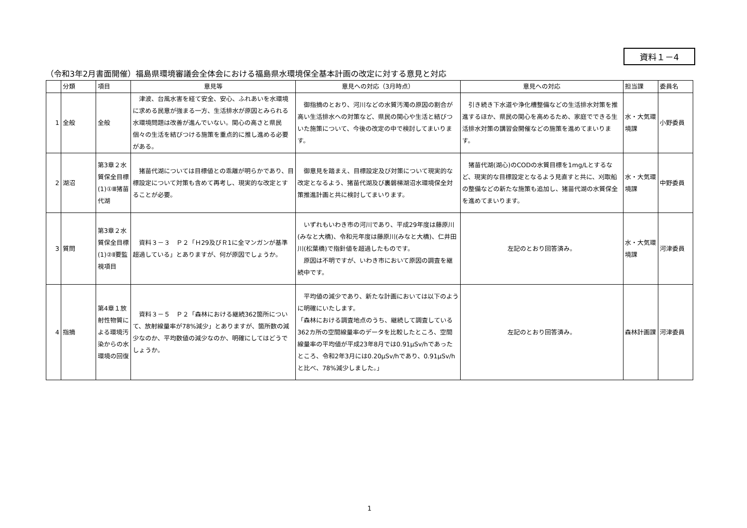資料１－4
（令和3年2月書面開催）福島県環境審議会全体会における福島県水環境保全基本計画の改定に対する意見と対応
| | 分類 | 項目 | 意見等 | 意見への対応（3月時点） | 意見への対応 | 担当課 | 委員名 |
| --- | --- | --- | --- | --- | --- | --- | --- |
| 1 | 全般 | 全般 | 津波、台風水害を経て安全、安心、ふれあいを水環境に求める民意が強まる一方、生活排水が原因とみられる水環境問題は改善が進んでいない。関心の高さと県民個々の生活を結びつける施策を重点的に推し進める必要がある。 | 御指摘のとおり、河川などの水質汚濁の原因の割合が高い生活排水への対策など、県民の関心や生活と結びついた施策について、今後の改定の中で検討してまいります。 | 引き続き下水道や浄化槽整備などの生活排水対策を推進するほか、県民の関心を高めるため、家庭でできる生活排水対策の講習会開催などの施策を進めてまいります。 | 水・大気環境課 | 小野委員 |
| 2 | 湖沼 | 第3章２水質保全目標(1)①Ⅲ猪苗代湖 | 猪苗代湖については目標値との乖離が明らかであり、目標設定について対策も含めて再考し、現実的な改定とすることが必要。 | 御意見を踏まえ、目標設定及び対策について現実的な改定となるよう、猪苗代湖及び裏磐梯湖沼水環境保全対策推進計画と共に検討してまいります。 | 猪苗代湖(湖心)のCODの水質目標を1mg/Lとするなど、現実的な目標設定となるよう見直すと共に、刈取船の整備などの新たな施策も追加し、猪苗代湖の水質保全を進めてまいります。 | 水・大気環境課 | 中野委員 |
| 3 | 質問 | 第3章２水質保全目標(1)②Ⅱ要監視項目 | 資料３－３ Ｐ２「Ｈ29及びＲ1に全マンガンが基準超過している」とありますが、何が原因でしょうか。 | いずれもいわき市の河川であり、平成29年度は藤原川(みなと大橋)、令和元年度は藤原川(みなと大橋)、仁井田川(松葉橋)で指針値を超過したものです。 原因は不明ですが、いわき市において原因の調査を継続中です。 | 左記のとおり回答済み。 | 水・大気環境課 | 河津委員 |
| 4 | 指摘 | 第4章１放射性物質による環境汚染からの水環境の回復 | 資料３－５ Ｐ２「森林における継続362箇所について、放射線量率が78%減少」とありますが、箇所数の減少なのか、平均数値の減少なのか、明確にしてはどうでしょうか。 | 平均値の減少であり、新たな計画においては以下のように明確にいたします。 「森林における調査地点のうち、継続して調査している362カ所の空間線量率のデータを比較したところ、空間線量率の平均値が平成23年8月では0.91μSv/hであったところ、令和2年3月には0.20μSv/hであり、0.91μSv/hと比べ、78%減少しました。」 | 左記のとおり回答済み。 | 森林計画課 | 河津委員 |
1